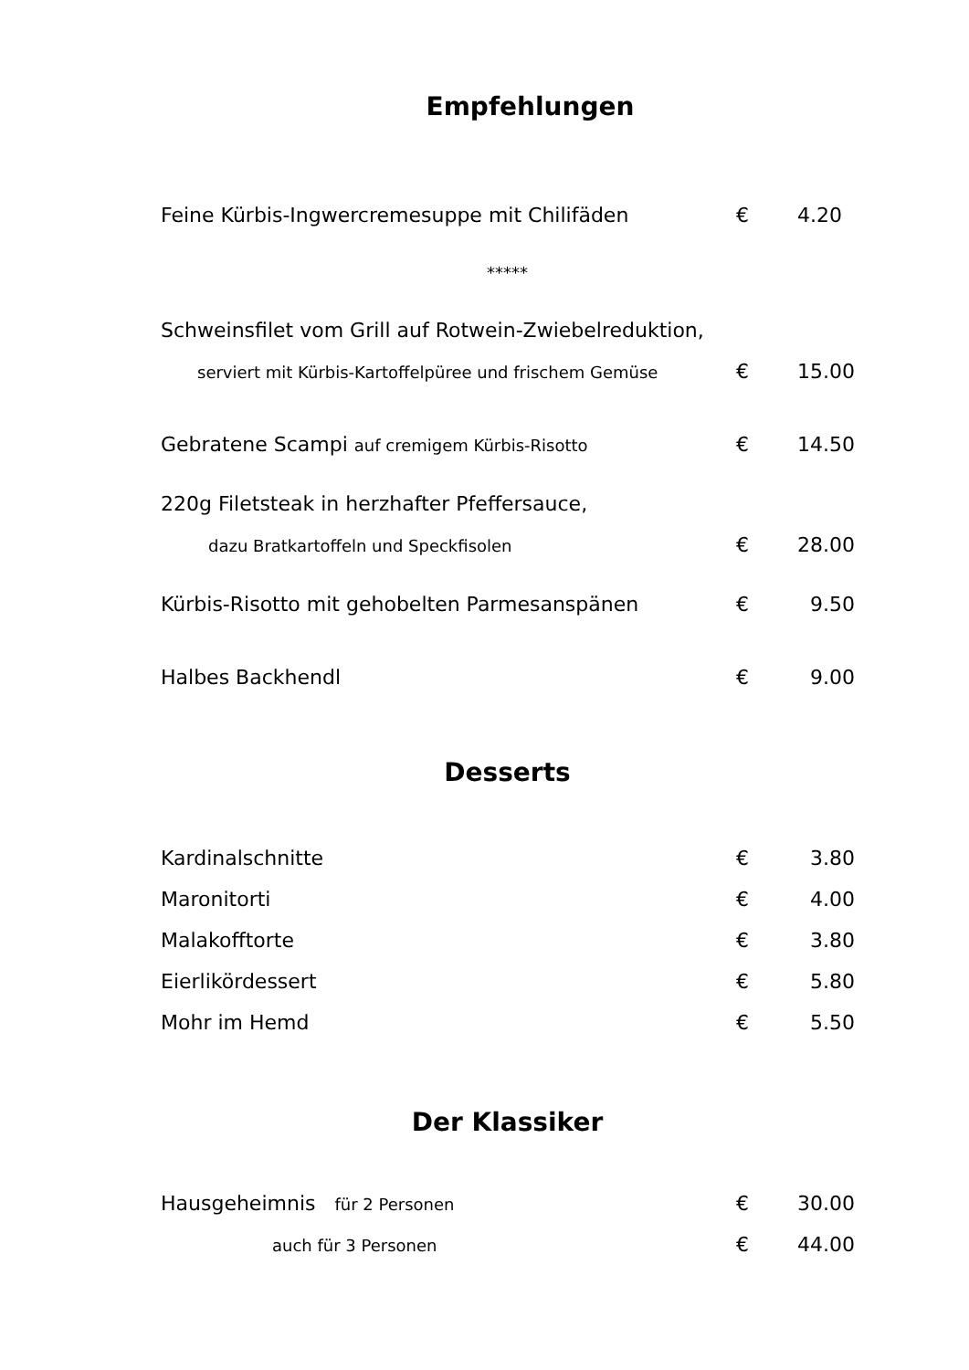Empfehlungen
Feine Kürbis-Ingwercremesuppe mit Chilifäden € 4.20
*****
Schweinsfilet vom Grill auf Rotwein-Zwiebelreduktion,
serviert mit Kürbis-Kartoffelpüree und frischem Gemüse € 15.00
Gebratene Scampi auf cremigem Kürbis-Risotto € 14.50
220g Filetsteak in herzhafter Pfeffersauce,
dazu Bratkartoffeln und Speckfisolen € 28.00
Kürbis-Risotto mit gehobelten Parmesanspänen € 9.50
Halbes Backhendl € 9.00
Desserts
Kardinalschnitte € 3.80
Maronitorti € 4.00
Malakofftorte € 3.80
Eierlikördessert € 5.80
Mohr im Hemd € 5.50
Der Klassiker
Hausgeheimnis für 2 Personen € 30.00
auch für 3 Personen € 44.00